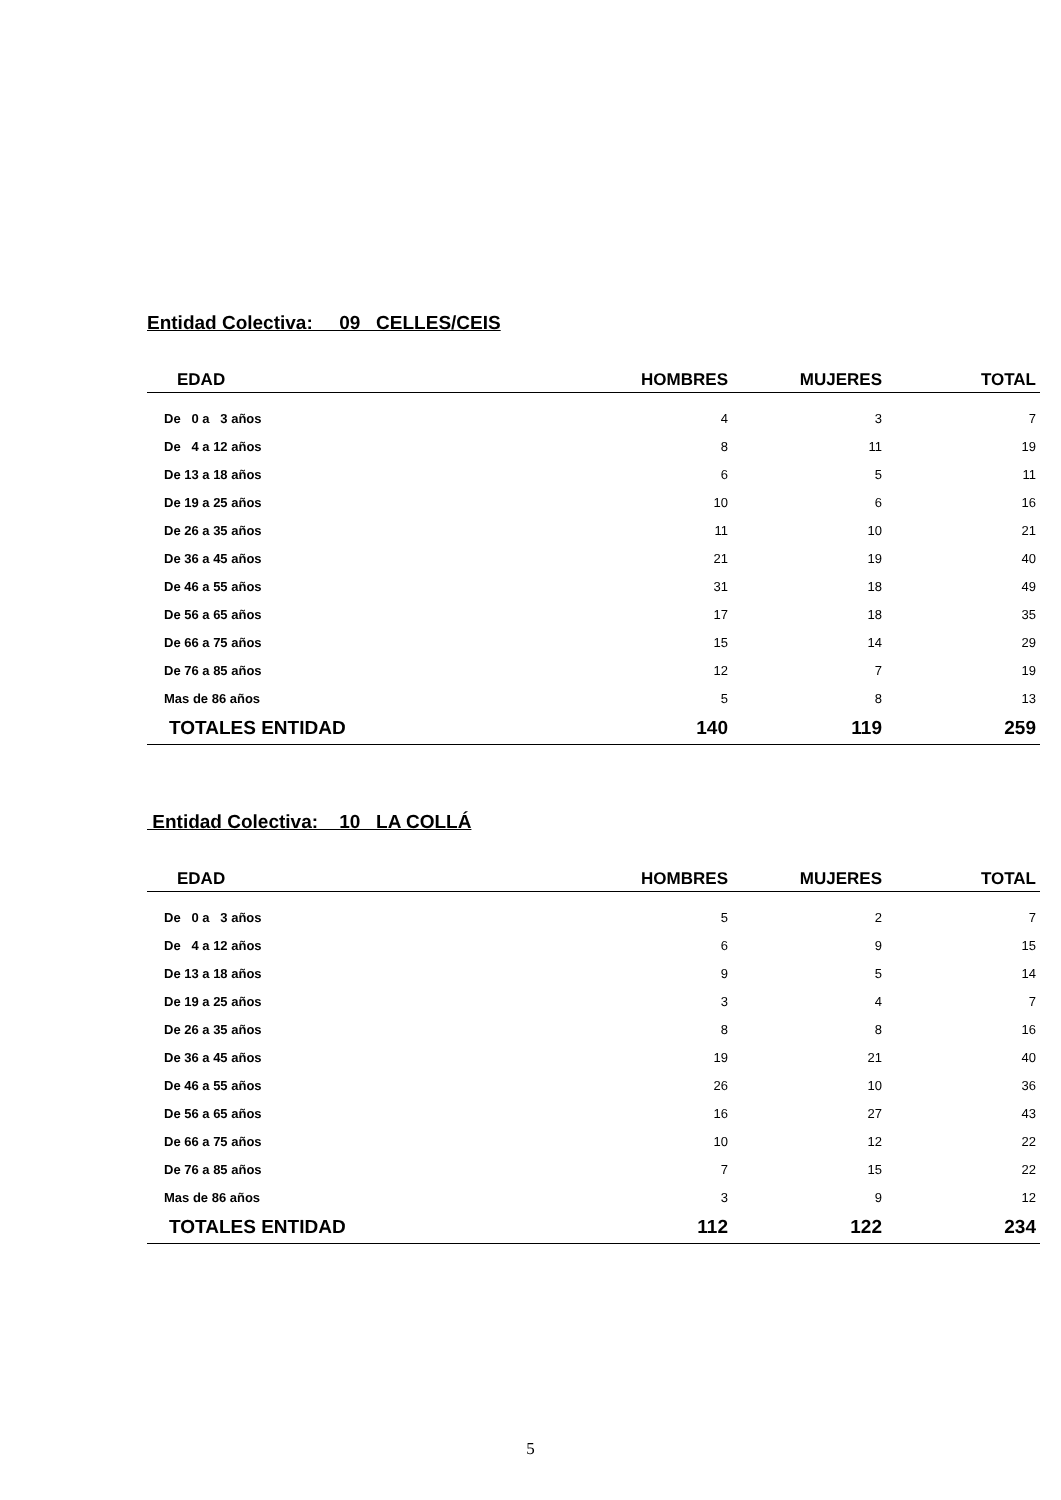Entidad Colectiva: 09 CELLES/CEIS
| EDAD | HOMBRES | MUJERES | TOTAL |
| --- | --- | --- | --- |
| De 0 a 3 años | 4 | 3 | 7 |
| De 4 a 12 años | 8 | 11 | 19 |
| De 13 a 18 años | 6 | 5 | 11 |
| De 19 a 25 años | 10 | 6 | 16 |
| De 26 a 35 años | 11 | 10 | 21 |
| De 36 a 45 años | 21 | 19 | 40 |
| De 46 a 55 años | 31 | 18 | 49 |
| De 56 a 65 años | 17 | 18 | 35 |
| De 66 a 75 años | 15 | 14 | 29 |
| De 76 a 85 años | 12 | 7 | 19 |
| Mas de 86 años | 5 | 8 | 13 |
| TOTALES ENTIDAD | 140 | 119 | 259 |
Entidad Colectiva: 10 LA COLLÁ
| EDAD | HOMBRES | MUJERES | TOTAL |
| --- | --- | --- | --- |
| De 0 a 3 años | 5 | 2 | 7 |
| De 4 a 12 años | 6 | 9 | 15 |
| De 13 a 18 años | 9 | 5 | 14 |
| De 19 a 25 años | 3 | 4 | 7 |
| De 26 a 35 años | 8 | 8 | 16 |
| De 36 a 45 años | 19 | 21 | 40 |
| De 46 a 55 años | 26 | 10 | 36 |
| De 56 a 65 años | 16 | 27 | 43 |
| De 66 a 75 años | 10 | 12 | 22 |
| De 76 a 85 años | 7 | 15 | 22 |
| Mas de 86 años | 3 | 9 | 12 |
| TOTALES ENTIDAD | 112 | 122 | 234 |
5